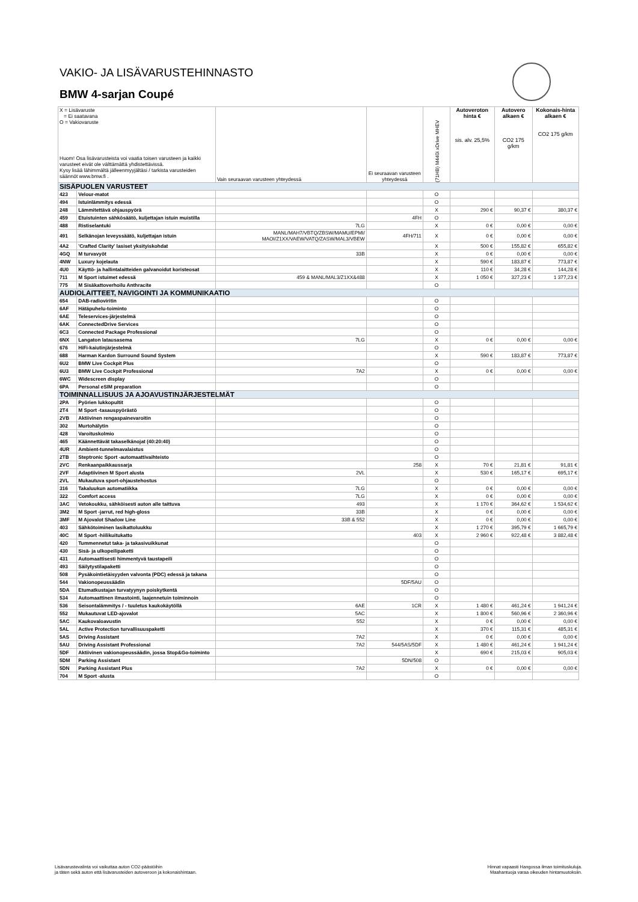VAKIO- JA LISÄVARUSTEHINNASTO
BMW 4-sarjan Coupé
| X = Lisävaruste = Ei saatavana O = Vakiovaruste Huom! Osa lisävarusteista voi vaatia toisen varusteen ja kaikki varusteet eivät ole välttämättä yhdistettävissä. Kysy lisää lähimmältä jälleenmyyjältäsi / tarkista varusteiden säännöt www.bmw.fi . | | Vain seuraavan varusteen yhteydessä | Ei seuraavan varusteen yhteydessä | (71HB) M440i xDrive MHEV | Autoveroton hinta € sis. alv. 25,5% | Autovero alkaen € CO2 175 g/km | Kokonais-hinta alkaen € CO2 175 g/km |
| SISÄPUOLEN VARUSTEET | | | | | | | |
| 423 | Velour-matot | | | O | | | |
| 494 | Istuinlämmitys edessä | | | O | | | |
| 248 | Lämmitettävä ohjauspyörä | | | X | 290 € | 90,37 € | 380,37 € |
| 459 | Etuistuinten sähkösäätö, kuljettajan istuin muistilla | | 4FH | O | | | |
| 488 | Ristiselantuki | 7LG | | X | 0 € | 0,00 € | 0,00 € |
| 491 | Selkänojan leveyssäätö, kuljettajan istuin | MANL/MAH7/VBTQ/ZBSW/MAMU/EPMI/ MAOI/Z1XX/VAEW/VATQ/ZASW/MAL3/VBEW | 4FH/711 | X | 0 € | 0,00 € | 0,00 € |
| 4A2 | 'Crafted Clarity' lasiset yksityiskohdat | | | X | 500 € | 155,82 € | 655,82 € |
| 4GQ | M turvavyöt | 33B | | X | 0 € | 0,00 € | 0,00 € |
| 4NW | Luxury kojelauta | | | X | 590 € | 183,87 € | 773,87 € |
| 4U0 | Käyttö- ja hallintalaitteiden galvanoidut koristeosat | | | X | 110 € | 34,28 € | 144,28 € |
| 711 | M Sport istuimet edessä | 459 & MANL/MAL3/Z1XX&488 | | X | 1 050 € | 327,23 € | 1 377,23 € |
| 775 | M Sisäkattoverhoilu Anthracite | | | O | | | |
| AUDIOLAITTEET, NAVIGOINTI JA KOMMUNIKAATIO | | | | | | | |
| 654 | DAB-radioviritin | | | O | | | |
| 6AF | Hätäpuhelu-toiminto | | | O | | | |
| 6AE | Teleservices-järjestelmä | | | O | | | |
| 6AK | ConnectedDrive Services | | | O | | | |
| 6C3 | Connected Package Professional | | | O | | | |
| 6NX | Langaton latausasema | 7LG | | X | 0 € | 0,00 € | 0,00 € |
| 676 | HiFi-kaiutinjärjestelmä | | | O | | | |
| 688 | Harman Kardon Surround Sound System | | | X | 590 € | 183,87 € | 773,87 € |
| 6U2 | BMW Live Cockpit Plus | | | O | | | |
| 6U3 | BMW Live Cockpit Professional | 7A2 | | X | 0 € | 0,00 € | 0,00 € |
| 6WC | Widescreen display | | | O | | | |
| 6PA | Personal eSIM preparation | | | O | | | |
| TOIMINNALLISUUS JA AJOAVUSTINJÄRJESTELMÄT | | | | | | | |
| 2PA | Pyörien lukkopultit | | | O | | | |
| 2T4 | M Sport -tasauspyörästö | | | O | | | |
| 2VB | Aktiivinen rengaspainevaroitin | | | O | | | |
| 302 | Murtohälytin | | | O | | | |
| 428 | Varoituskolmio | | | O | | | |
| 465 | Käännettävät takaselkänojat (40:20:40) | | | O | | | |
| 4UR | Ambient-tunnelmavalaistus | | | O | | | |
| 2TB | Steptronic Sport -automaattivaihteisto | | | O | | | |
| 2VC | Renkaanpaikkaussarja | | 258 | X | 70 € | 21,81 € | 91,81 € |
| 2VF | Adaptiivinen M Sport alusta | 2VL | | X | 530 € | 165,17 € | 695,17 € |
| 2VL | Mukautuva sport-ohjaustehostus | | | O | | | |
| 316 | Takaluukun automatiikka | 7LG | | X | 0 € | 0,00 € | 0,00 € |
| 322 | Comfort access | 7LG | | X | 0 € | 0,00 € | 0,00 € |
| 3AC | Vetokoukku, sähköisesti auton alle taittuva | 493 | | X | 1 170 € | 364,62 € | 1 534,62 € |
| 3M2 | M Sport -jarrut, red high-gloss | 33B | | X | 0 € | 0,00 € | 0,00 € |
| 3MF | M Ajovalot Shadow Line | 33B & 552 | | X | 0 € | 0,00 € | 0,00 € |
| 403 | Sähkötoiminen lasikattoluukku | | | X | 1 270 € | 395,79 € | 1 665,79 € |
| 40C | M Sport -hiilikuitukatto | | 403 | X | 2 960 € | 922,48 € | 3 882,48 € |
| 420 | Tummennetut taka- ja takasivuikkunat | | | O | | | |
| 430 | Sisä- ja ulkopeilipaketti | | | O | | | |
| 431 | Automaattisesti himmentyvä taustapeili | | | O | | | |
| 493 | Säilytystilapaketti | | | O | | | |
| 508 | Pysäkointietäisyyden valvonta (PDC) edessä ja takana | | | O | | | |
| 544 | Vakionopeussäädin | | 5DF/5AU | O | | | |
| 5DA | Etumatkustajan turvatyynyn poiskytkentä | | | O | | | |
| 534 | Automaattinen ilmastointi, laajennetuin toiminnoin | | | O | | | |
| 536 | Seisontalämmitys / - tuuletus kaukokäytöllä | 6AE | 1CR | X | 1 480 € | 461,24 € | 1 941,24 € |
| 552 | Mukautuvat LED-ajovalot | 5AC | | X | 1 800 € | 560,96 € | 2 360,96 € |
| 5AC | Kaukovaloavustin | 552 | | X | 0 € | 0,00 € | 0,00 € |
| 5AL | Active Protection turvallisuuspaketti | | | X | 370 € | 115,31 € | 485,31 € |
| 5AS | Driving Assistant | 7A2 | | X | 0 € | 0,00 € | 0,00 € |
| 5AU | Driving Assistant Professional | 7A2 | 544/5AS/5DF | X | 1 480 € | 461,24 € | 1 941,24 € |
| 5DF | Aktiivinen vakionopeussäädin, jossa Stop&Go-toiminto | | | X | 690 € | 215,03 € | 905,03 € |
| 5DM | Parking Assistant | | 5DN/508 | O | | | |
| 5DN | Parking Assistant Plus | 7A2 | | X | 0 € | 0,00 € | 0,00 € |
| 704 | M Sport -alusta | | | O | | | |
Lisävarustevalinta voi vaikuttaa auton CO2-päästöihin
ja täten sekä auton että lisävarusteiden autoveroon ja kokonaishintaan.
Hinnat vapaasti Hangossa ilman toimituskuluja.
Maahantuoja varaa oikeuden hintamuutoksiin.